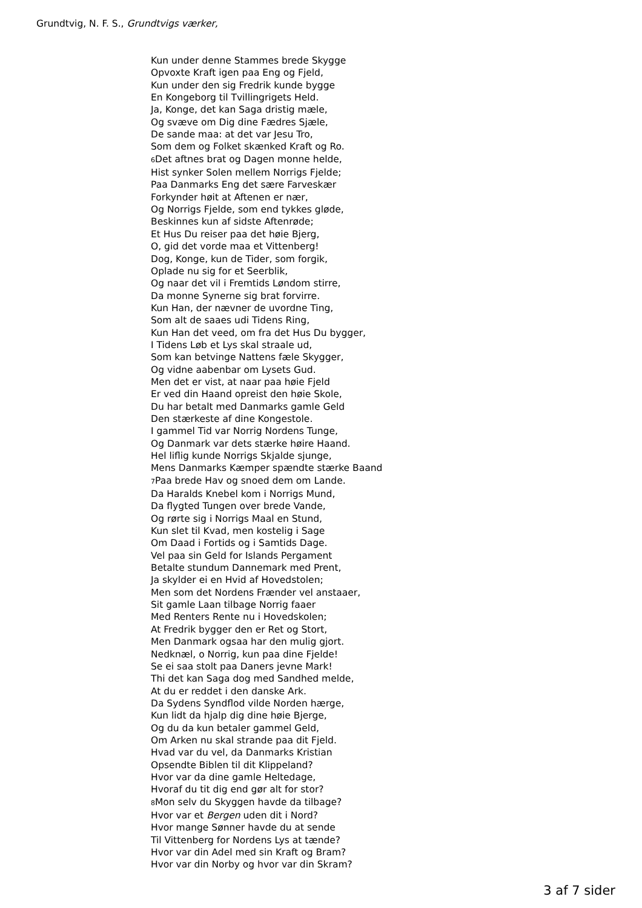Grundtvig, N. F. S., Grundtvigs værker,
Kun under denne Stammes brede Skygge
Opvoxte Kraft igen paa Eng og Fjeld,
Kun under den sig Fredrik kunde bygge
En Kongeborg til Tvillingrigets Held.
Ja, Konge, det kan Saga dristig mæle,
Og svæve om Dig dine Fædres Sjæle,
De sande maa: at det var Jesu Tro,
Som dem og Folket skænked Kraft og Ro.
6 Det aftnes brat og Dagen monne helde,
Hist synker Solen mellem Norrigs Fjelde;
Paa Danmarks Eng det sære Farveskær
Forkynder høit at Aftenen er nær,
Og Norrigs Fjelde, som end tykkes gløde,
Beskinnes kun af sidste Aftenrøde;
Et Hus Du reiser paa det høie Bjerg,
O, gid det vorde maa et Vittenberg!
Dog, Konge, kun de Tider, som forgik,
Oplade nu sig for et Seerblik,
Og naar det vil i Fremtids Løndom stirre,
Da monne Synerne sig brat forvirre.
Kun Han, der nævner de uvordne Ting,
Som alt de saaes udi Tidens Ring,
Kun Han det veed, om fra det Hus Du bygger,
I Tidens Løb et Lys skal straale ud,
Som kan betvinge Nattens fæle Skygger,
Og vidne aabenbar om Lysets Gud.
Men det er vist, at naar paa høie Fjeld
Er ved din Haand opreist den høie Skole,
Du har betalt med Danmarks gamle Geld
Den stærkeste af dine Kongestole.
I gammel Tid var Norrig Nordens Tunge,
Og Danmark var dets stærke høire Haand.
Hel liflig kunde Norrigs Skjalde sjunge,
Mens Danmarks Kæmper spændte stærke Baand
7 Paa brede Hav og snoed dem om Lande.
Da Haralds Knebel kom i Norrigs Mund,
Da flygted Tungen over brede Vande,
Og rørte sig i Norrigs Maal en Stund,
Kun slet til Kvad, men kostelig i Sage
Om Daad i Fortids og i Samtids Dage.
Vel paa sin Geld for Islands Pergament
Betalte stundum Dannemark med Prent,
Ja skylder ei en Hvid af Hovedstolen;
Men som det Nordens Frænder vel anstaaer,
Sit gamle Laan tilbage Norrig faaer
Med Renters Rente nu i Hovedskolen;
At Fredrik bygger den er Ret og Stort,
Men Danmark ogsaa har den mulig gjort.
Nedknæl, o Norrig, kun paa dine Fjelde!
Se ei saa stolt paa Daners jevne Mark!
Thi det kan Saga dog med Sandhed melde,
At du er reddet i den danske Ark.
Da Sydens Syndflod vilde Norden hærge,
Kun lidt da hjalp dig dine høie Bjerge,
Og du da kun betaler gammel Geld,
Om Arken nu skal strande paa dit Fjeld.
Hvad var du vel, da Danmarks Kristian
Opsendte Biblen til dit Klippeland?
Hvor var da dine gamle Heltedage,
Hvoraf du tit dig end gør alt for stor?
8 Mon selv du Skyggen havde da tilbage?
Hvor var et Bergen uden dit i Nord?
Hvor mange Sønner havde du at sende
Til Vittenberg for Nordens Lys at tænde?
Hvor var din Adel med sin Kraft og Bram?
Hvor var din Norby og hvor var din Skram?
3 af 7 sider